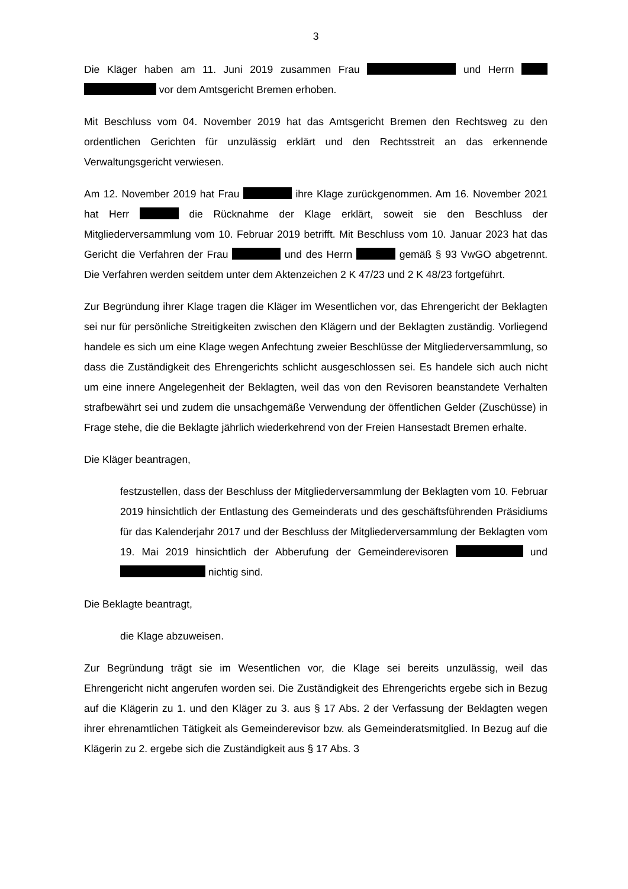3
Die Kläger haben am 11. Juni 2019 zusammen Frau und Herrn vor dem Amtsgericht Bremen erhoben.
Mit Beschluss vom 04. November 2019 hat das Amtsgericht Bremen den Rechtsweg zu den ordentlichen Gerichten für unzulässig erklärt und den Rechtsstreit an das erkennende Verwaltungsgericht verwiesen.
Am 12. November 2019 hat Frau ihre Klage zurückgenommen. Am 16. November 2021 hat Herr die Rücknahme der Klage erklärt, soweit sie den Beschluss der Mitgliederversammlung vom 10. Februar 2019 betrifft. Mit Beschluss vom 10. Januar 2023 hat das Gericht die Verfahren der Frau und des Herrn gemäß § 93 VwGO abgetrennt. Die Verfahren werden seitdem unter dem Aktenzeichen 2 K 47/23 und 2 K 48/23 fortgeführt.
Zur Begründung ihrer Klage tragen die Kläger im Wesentlichen vor, das Ehrengericht der Beklagten sei nur für persönliche Streitigkeiten zwischen den Klägern und der Beklagten zuständig. Vorliegend handele es sich um eine Klage wegen Anfechtung zweier Beschlüsse der Mitgliederversammlung, so dass die Zuständigkeit des Ehrengerichts schlicht ausgeschlossen sei. Es handele sich auch nicht um eine innere Angelegenheit der Beklagten, weil das von den Revisoren beanstandete Verhalten strafbewährt sei und zudem die unsachgemäße Verwendung der öffentlichen Gelder (Zuschüsse) in Frage stehe, die die Beklagte jährlich wiederkehrend von der Freien Hansestadt Bremen erhalte.
Die Kläger beantragen,
festzustellen, dass der Beschluss der Mitgliederversammlung der Beklagten vom 10. Februar 2019 hinsichtlich der Entlastung des Gemeinderats und des geschäftsführenden Präsidiums für das Kalenderjahr 2017 und der Beschluss der Mitgliederversammlung der Beklagten vom 19. Mai 2019 hinsichtlich der Abberufung der Gemeinderevisoren und nichtig sind.
Die Beklagte beantragt,
die Klage abzuweisen.
Zur Begründung trägt sie im Wesentlichen vor, die Klage sei bereits unzulässig, weil das Ehrengericht nicht angerufen worden sei. Die Zuständigkeit des Ehrengerichts ergebe sich in Bezug auf die Klägerin zu 1. und den Kläger zu 3. aus § 17 Abs. 2 der Verfassung der Beklagten wegen ihrer ehrenamtlichen Tätigkeit als Gemeinderevisor bzw. als Gemeinderatsmitglied. In Bezug auf die Klägerin zu 2. ergebe sich die Zuständigkeit aus § 17 Abs. 3